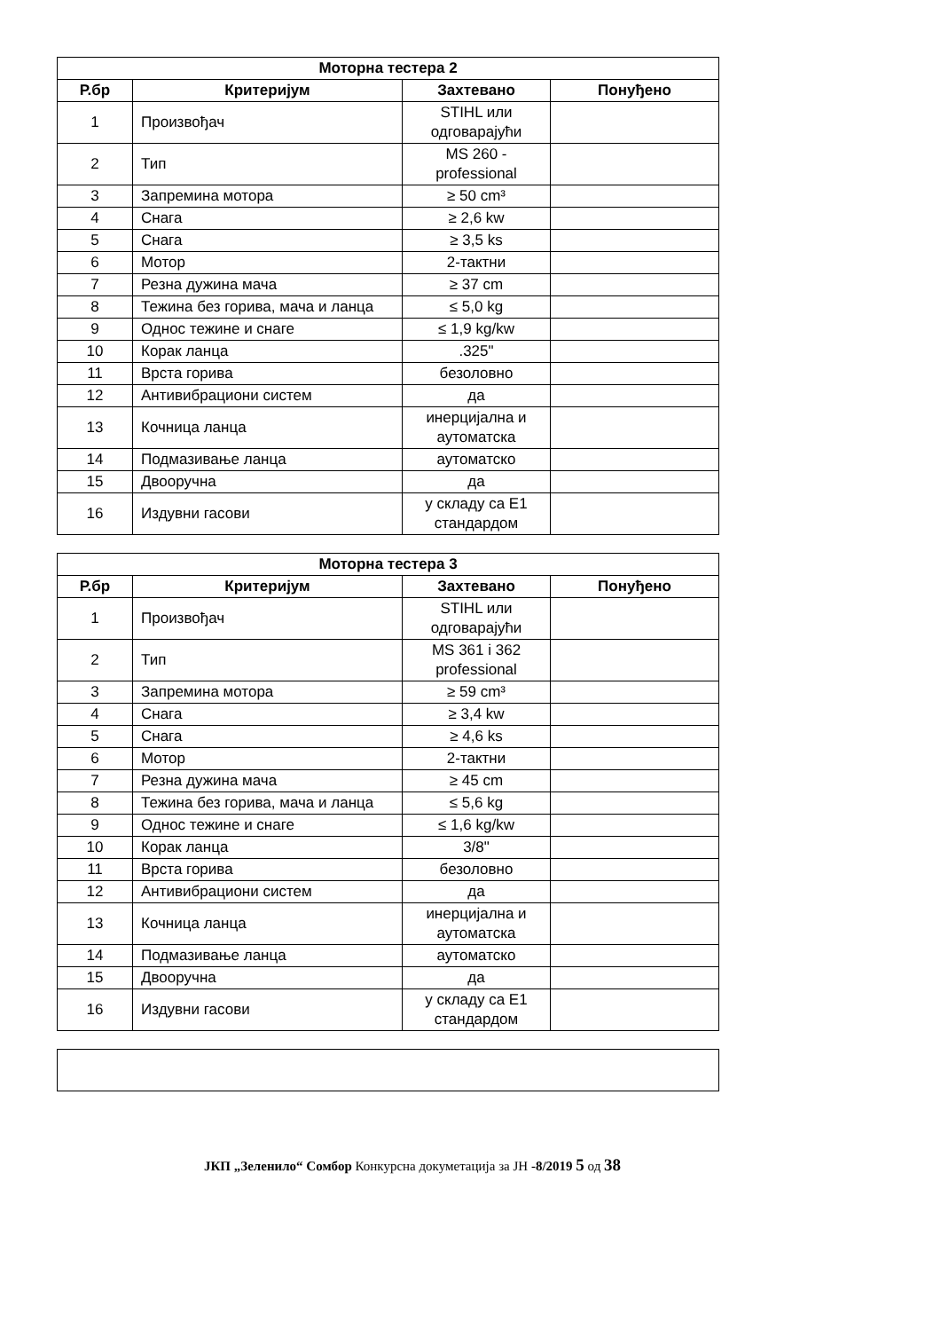| Моторна тестера 2 | | | |
| --- | --- | --- | --- |
| Р.бр | Критеријум | Захтевано | Понуђено |
| 1 | Произвођач | STIHL или одговарајући | |
| 2 | Тип | MS 260 - professional | |
| 3 | Запремина мотора | ≥ 50 cm³ | |
| 4 | Снага | ≥ 2,6 kw | |
| 5 | Снага | ≥ 3,5 ks | |
| 6 | Мотор | 2-тактни | |
| 7 | Резна дужина мача | ≥ 37 cm | |
| 8 | Тежина без горива, мача и ланца | ≤ 5,0 kg | |
| 9 | Однос тежине и снаге | ≤ 1,9 kg/kw | |
| 10 | Корак ланца | .325" | |
| 11 | Врста горива | безоловно | |
| 12 | Антивибрациони систем | да | |
| 13 | Кочница ланца | инерцијална и аутоматска | |
| 14 | Подмазивање ланца | аутоматско | |
| 15 | Двоoручна | да | |
| 16 | Издувни гасови | у складу са Е1 стандардом | |
| Моторна тестера 3 | | | |
| --- | --- | --- | --- |
| Р.бр | Критеријум | Захтевано | Понуђено |
| 1 | Произвођач | STIHL или одговарајући | |
| 2 | Тип | MS 361 i 362 professional | |
| 3 | Запремина мотора | ≥ 59 cm³ | |
| 4 | Снага | ≥ 3,4 kw | |
| 5 | Снага | ≥ 4,6 ks | |
| 6 | Мотор | 2-тактни | |
| 7 | Резна дужина мача | ≥ 45 cm | |
| 8 | Тежина без горива, мача и ланца | ≤ 5,6 kg | |
| 9 | Однос тежине и снаге | ≤ 1,6 kg/kw | |
| 10 | Корак ланца | 3/8" | |
| 11 | Врста горива | безоловно | |
| 12 | Антивибрациони систем | да | |
| 13 | Кочница ланца | инерцијална и аутоматска | |
| 14 | Подмазивање ланца | аутоматско | |
| 15 | Двоoручна | да | |
| 16 | Издувни гасови | у складу са Е1 стандардом | |
ЈКП „Зеленило“ Сомбор Конкурсна докуметација за ЈН -8/2019 5 од 38